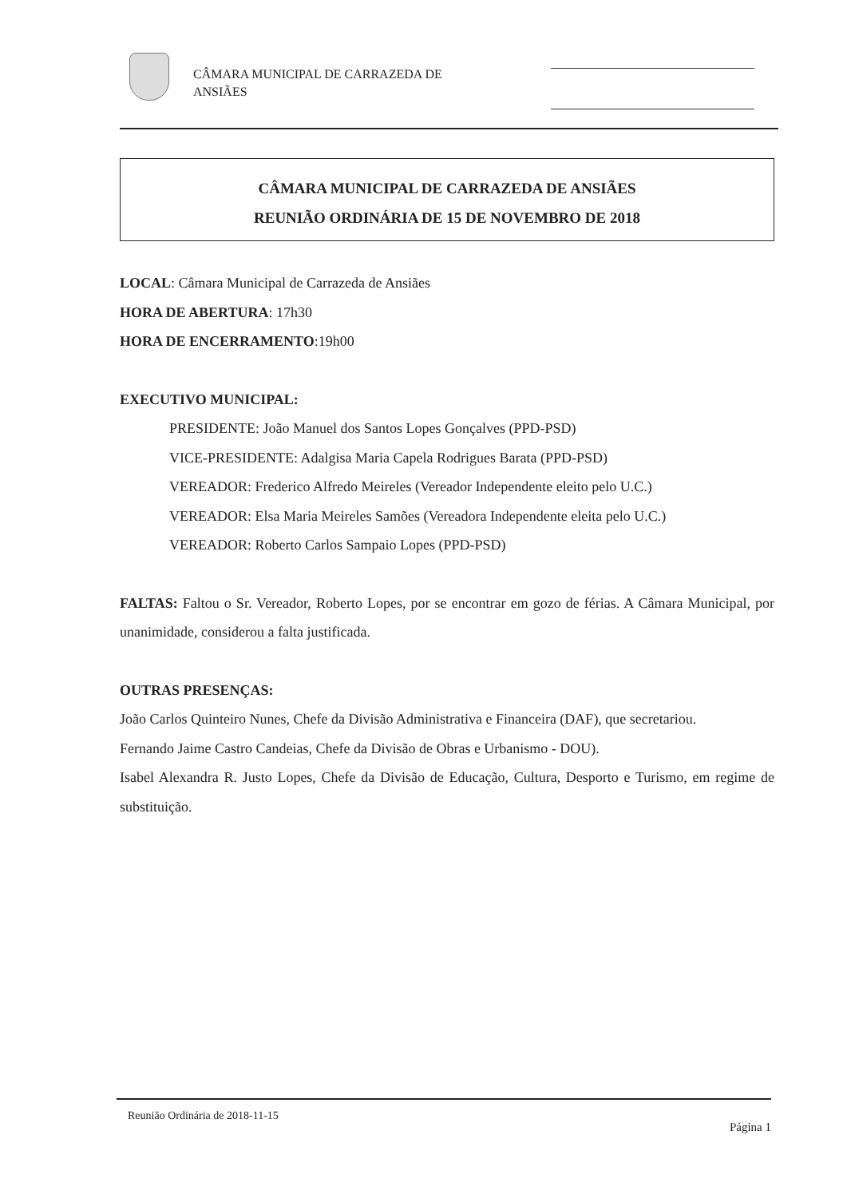CÂMARA MUNICIPAL DE CARRAZEDA DE
ANSIÃES
CÂMARA MUNICIPAL DE CARRAZEDA DE ANSIÃES
REUNIÃO ORDINÁRIA DE 15 DE NOVEMBRO DE 2018
LOCAL: Câmara Municipal de Carrazeda de Ansiães
HORA DE ABERTURA: 17h30
HORA DE ENCERRAMENTO:19h00
EXECUTIVO MUNICIPAL:
PRESIDENTE: João Manuel dos Santos Lopes Gonçalves (PPD-PSD)
VICE-PRESIDENTE: Adalgisa Maria Capela Rodrigues Barata (PPD-PSD)
VEREADOR: Frederico Alfredo Meireles (Vereador Independente eleito pelo U.C.)
VEREADOR: Elsa Maria Meireles Samões (Vereadora Independente eleita pelo U.C.)
VEREADOR: Roberto Carlos Sampaio Lopes (PPD-PSD)
FALTAS: Faltou o Sr. Vereador, Roberto Lopes, por se encontrar em gozo de férias. A Câmara Municipal, por unanimidade, considerou a falta justificada.
OUTRAS PRESENÇAS:
João Carlos Quinteiro Nunes, Chefe da Divisão Administrativa e Financeira (DAF), que secretariou.
Fernando Jaime Castro Candeias, Chefe da Divisão de Obras e Urbanismo - DOU).
Isabel Alexandra R. Justo Lopes, Chefe da Divisão de Educação, Cultura, Desporto e Turismo, em regime de substituição.
Reunião Ordinária de 2018-11-15
Página 1